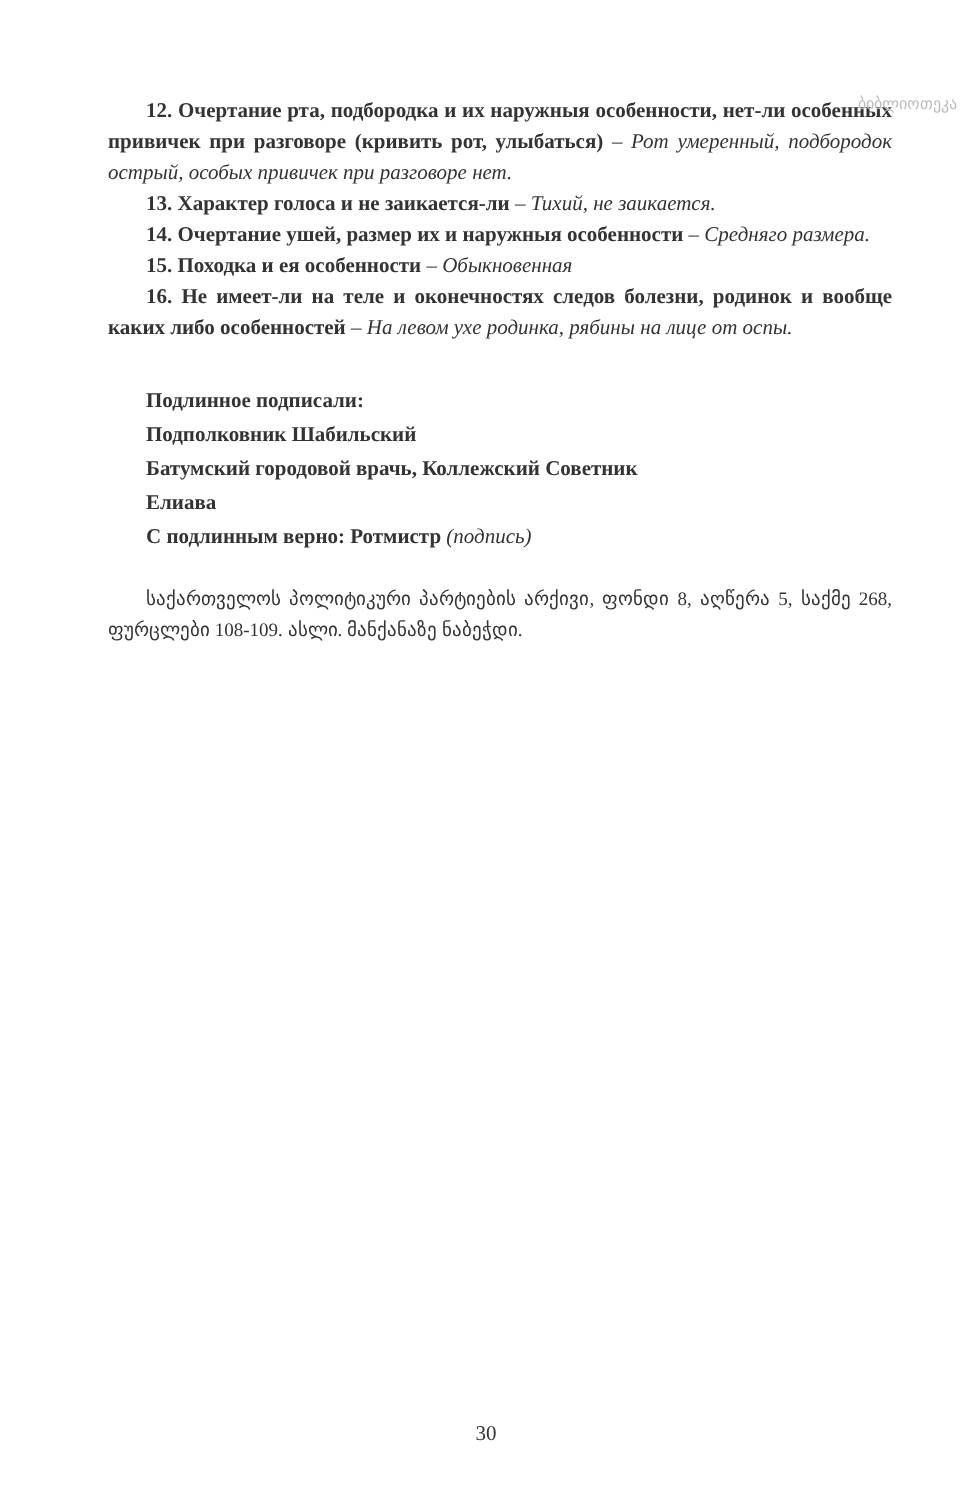ბიბლიოთეკა
12. Очертание рта, подбородка и их наружныя особенности, нет-ли особенных привичек при разговоре (кривить рот, улыбаться) – Рот умеренный, подбородок острый, особых привичек при разговоре нет.
13. Характер голоса и не заикается-ли – Тихий, не заикается.
14. Очертание ушей, размер их и наружныя особенности – Средняго размера.
15. Походка и ея особенности – Обыкновенная
16. Не имеет-ли на теле и оконечностях следов болезни, родинок и вообще каких либо особенностей – На левом ухе родинка, рябины на лице от оспы.
Подлинное подписали:
Подполковник Шабильский
Батумский городовой врачь, Коллежский Советник
Елиава
С подлинным верно: Ротмистр (подпись)
საქართველოს პოლიტიკური პარტიების არქივი, ფონდი 8, აღწერა 5, საქმე 268, ფურცლები 108-109. ასლი. მანქანაზე ნაბეჭდი.
30